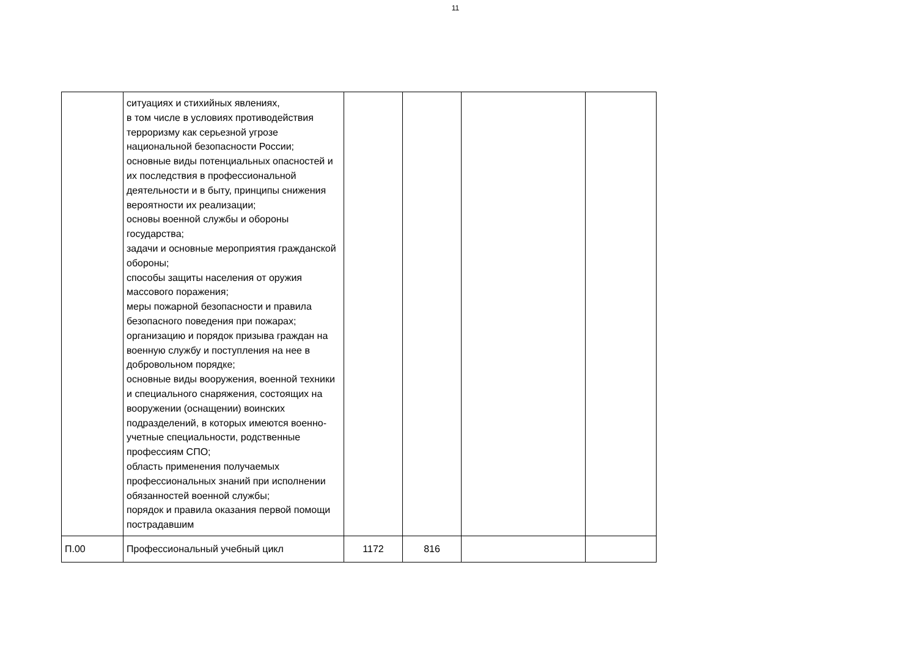11
| | ситуациях и стихийных явлениях, в том числе в условиях противодействия терроризму как серьезной угрозе национальной безопасности России; основные виды потенциальных опасностей и их последствия в профессиональной деятельности и в быту, принципы снижения вероятности их реализации; основы военной службы и обороны государства; задачи и основные мероприятия гражданской обороны; способы защиты населения от оружия массового поражения; меры пожарной безопасности и правила безопасного поведения при пожарах; организацию и порядок призыва граждан на военную службу и поступления на нее в добровольном порядке; основные виды вооружения, военной техники и специального снаряжения, состоящих на вооружении (оснащении) воинских подразделений, в которых имеются военно-учетные специальности, родственные профессиям СПО; область применения получаемых профессиональных знаний при исполнении обязанностей военной службы; порядок и правила оказания первой помощи пострадавшим | | | | |
| П.00 | Профессиональный учебный цикл | 1172 | 816 | | |